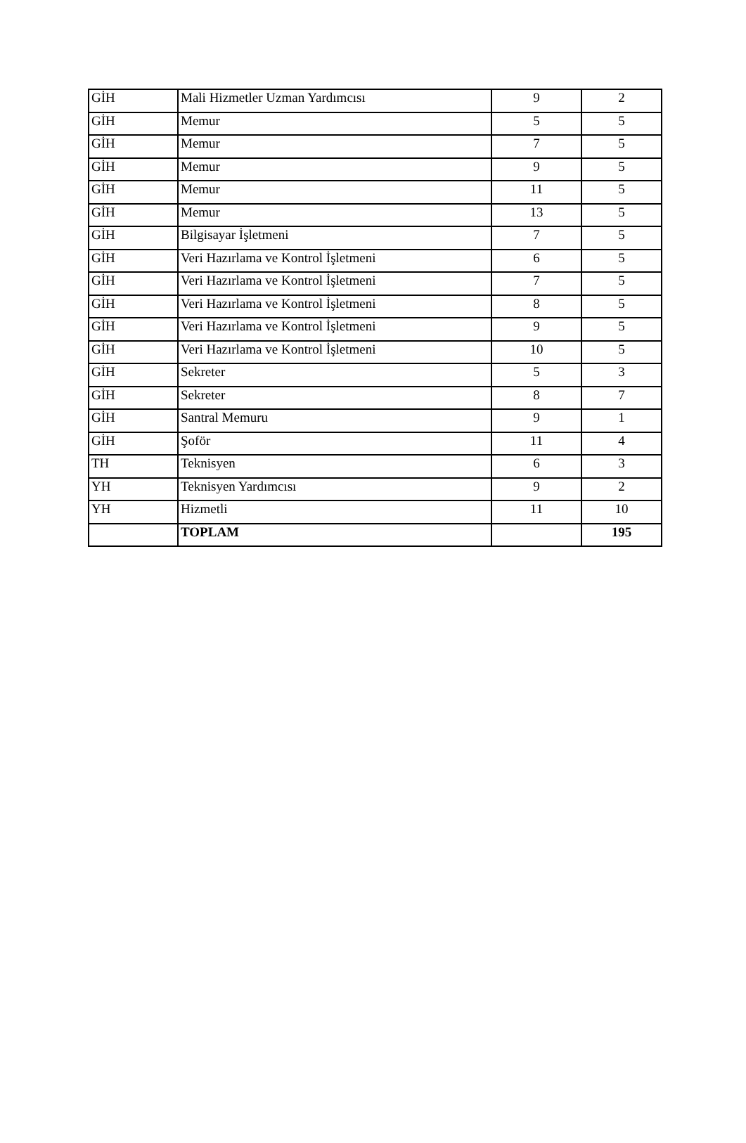| GİH | Mali Hizmetler Uzman Yardımcısı | 9 | 2 |
| GİH | Memur | 5 | 5 |
| GİH | Memur | 7 | 5 |
| GİH | Memur | 9 | 5 |
| GİH | Memur | 11 | 5 |
| GİH | Memur | 13 | 5 |
| GİH | Bilgisayar İşletmeni | 7 | 5 |
| GİH | Veri Hazırlama ve Kontrol İşletmeni | 6 | 5 |
| GİH | Veri Hazırlama ve Kontrol İşletmeni | 7 | 5 |
| GİH | Veri Hazırlama ve Kontrol İşletmeni | 8 | 5 |
| GİH | Veri Hazırlama ve Kontrol İşletmeni | 9 | 5 |
| GİH | Veri Hazırlama ve Kontrol İşletmeni | 10 | 5 |
| GİH | Sekreter | 5 | 3 |
| GİH | Sekreter | 8 | 7 |
| GİH | Santral Memuru | 9 | 1 |
| GİH | Şoför | 11 | 4 |
| TH | Teknisyen | 6 | 3 |
| YH | Teknisyen Yardımcısı | 9 | 2 |
| YH | Hizmetli | 11 | 10 |
| | TOPLAM | | 195 |